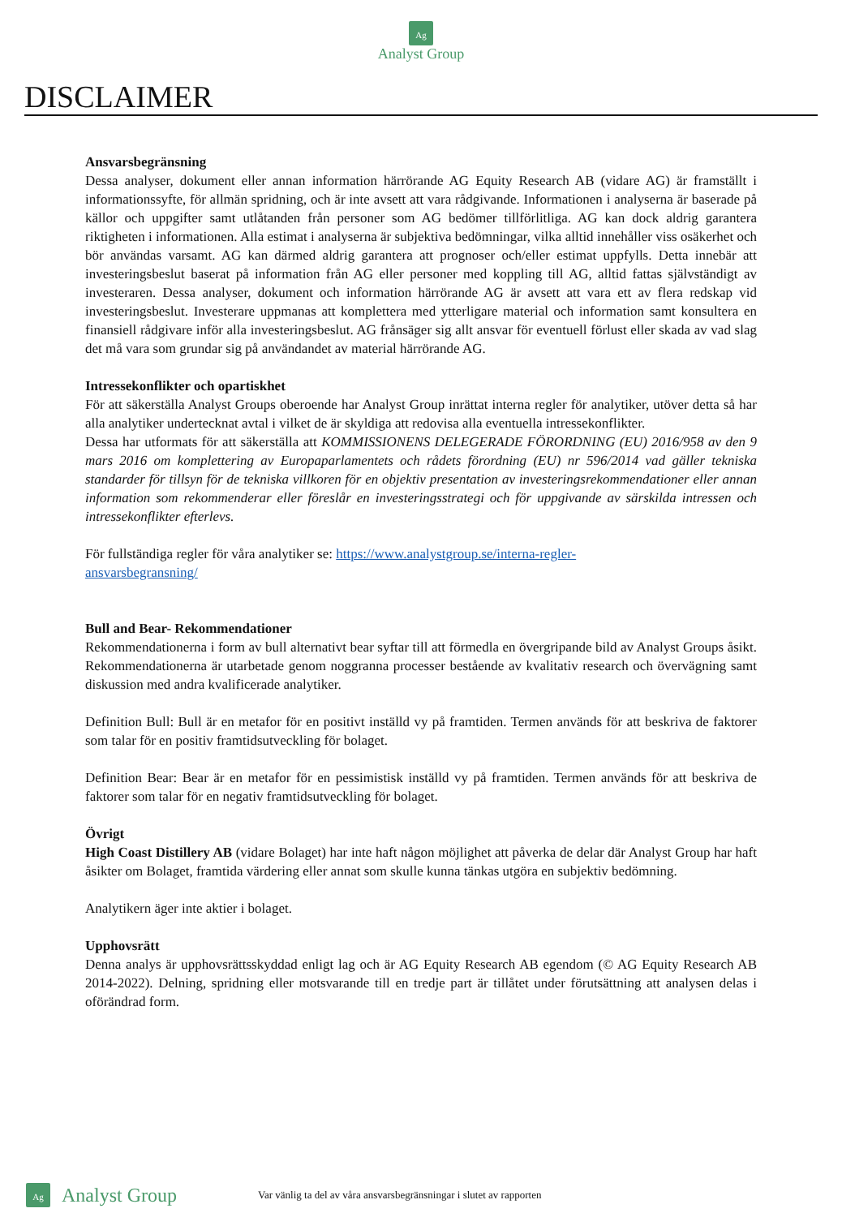Ag
Analyst Group
DISCLAIMER
Ansvarsbegränsning
Dessa analyser, dokument eller annan information härrörande AG Equity Research AB (vidare AG) är framställt i informationssyfte, för allmän spridning, och är inte avsett att vara rådgivande. Informationen i analyserna är baserade på källor och uppgifter samt utlåtanden från personer som AG bedömer tillförlitliga. AG kan dock aldrig garantera riktigheten i informationen. Alla estimat i analyserna är subjektiva bedömningar, vilka alltid innehåller viss osäkerhet och bör användas varsamt. AG kan därmed aldrig garantera att prognoser och/eller estimat uppfylls. Detta innebär att investeringsbeslut baserat på information från AG eller personer med koppling till AG, alltid fattas självständigt av investeraren. Dessa analyser, dokument och information härrörande AG är avsett att vara ett av flera redskap vid investeringsbeslut. Investerare uppmanas att komplettera med ytterligare material och information samt konsultera en finansiell rådgivare inför alla investeringsbeslut. AG frånsäger sig allt ansvar för eventuell förlust eller skada av vad slag det må vara som grundar sig på användandet av material härrörande AG.
Intressekonflikter och opartiskhet
För att säkerställa Analyst Groups oberoende har Analyst Group inrättat interna regler för analytiker, utöver detta så har alla analytiker undertecknat avtal i vilket de är skyldiga att redovisa alla eventuella intressekonflikter.
Dessa har utformats för att säkerställa att KOMMISSIONENS DELEGERADE FÖRORDNING (EU) 2016/958 av den 9 mars 2016 om komplettering av Europaparlamentets och rådets förordning (EU) nr 596/2014 vad gäller tekniska standarder för tillsyn för de tekniska villkoren för en objektiv presentation av investeringsrekommendationer eller annan information som rekommenderar eller föreslår en investeringsstrategi och för uppgivande av särskilda intressen och intressekonflikter efterlevs.
För fullständiga regler för våra analytiker se: https://www.analystgroup.se/interna-regler-
ansvarsbegransning/
Bull and Bear- Rekommendationer
Rekommendationerna i form av bull alternativt bear syftar till att förmedla en övergripande bild av Analyst Groups åsikt. Rekommendationerna är utarbetade genom noggranna processer bestående av kvalitativ research och övervägning samt diskussion med andra kvalificerade analytiker.
Definition Bull: Bull är en metafor för en positivt inställd vy på framtiden. Termen används för att beskriva de faktorer som talar för en positiv framtidsutveckling för bolaget.
Definition Bear: Bear är en metafor för en pessimistisk inställd vy på framtiden. Termen används för att beskriva de faktorer som talar för en negativ framtidsutveckling för bolaget.
Övrigt
High Coast Distillery AB (vidare Bolaget) har inte haft någon möjlighet att påverka de delar där Analyst Group har haft åsikter om Bolaget, framtida värdering eller annat som skulle kunna tänkas utgöra en subjektiv bedömning.
Analytikern äger inte aktier i bolaget.
Upphovsrätt
Denna analys är upphovsrättsskyddad enligt lag och är AG Equity Research AB egendom (© AG Equity Research AB 2014-2022). Delning, spridning eller motsvarande till en tredje part är tillåtet under förutsättning att analysen delas i oförändrad form.
Ag Analyst Group Var vänlig ta del av våra ansvarsbegränsningar i slutet av rapporten